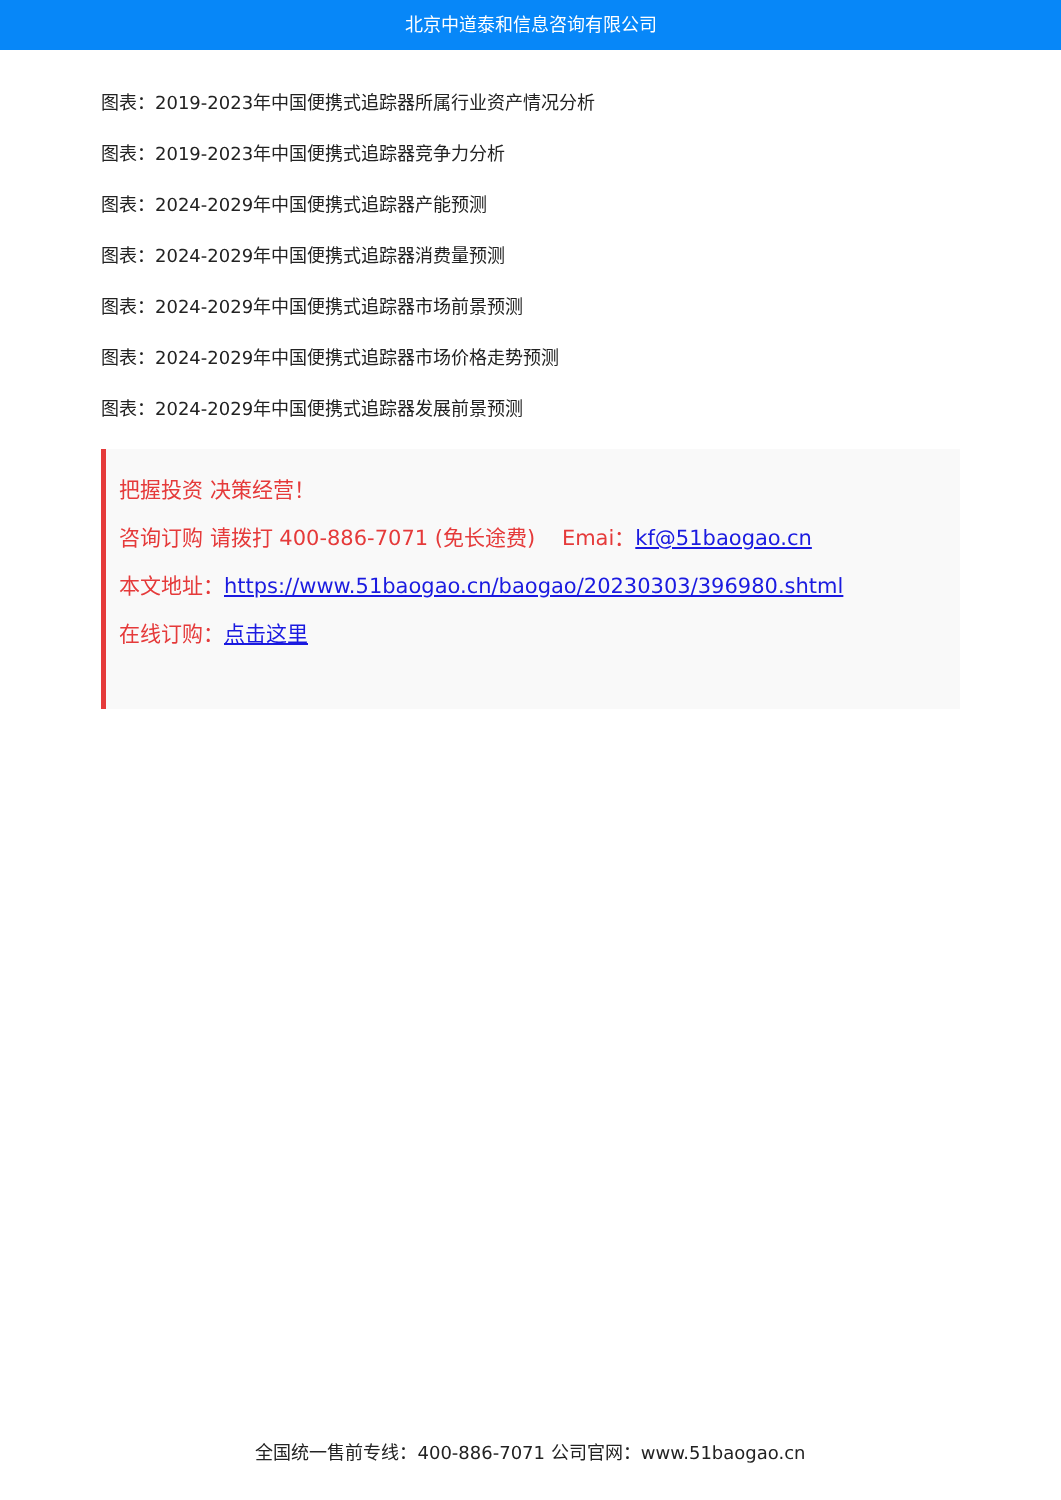北京中道泰和信息咨询有限公司
图表：2019-2023年中国便携式追踪器所属行业资产情况分析
图表：2019-2023年中国便携式追踪器竞争力分析
图表：2024-2029年中国便携式追踪器产能预测
图表：2024-2029年中国便携式追踪器消费量预测
图表：2024-2029年中国便携式追踪器市场前景预测
图表：2024-2029年中国便携式追踪器市场价格走势预测
图表：2024-2029年中国便携式追踪器发展前景预测
把握投资 决策经营！
咨询订购 请拨打 400-886-7071 (免长途费) Emai：kf@51baogao.cn
本文地址：https://www.51baogao.cn/baogao/20230303/396980.shtml
在线订购：点击这里
全国统一售前专线：400-886-7071 公司官网：www.51baogao.cn